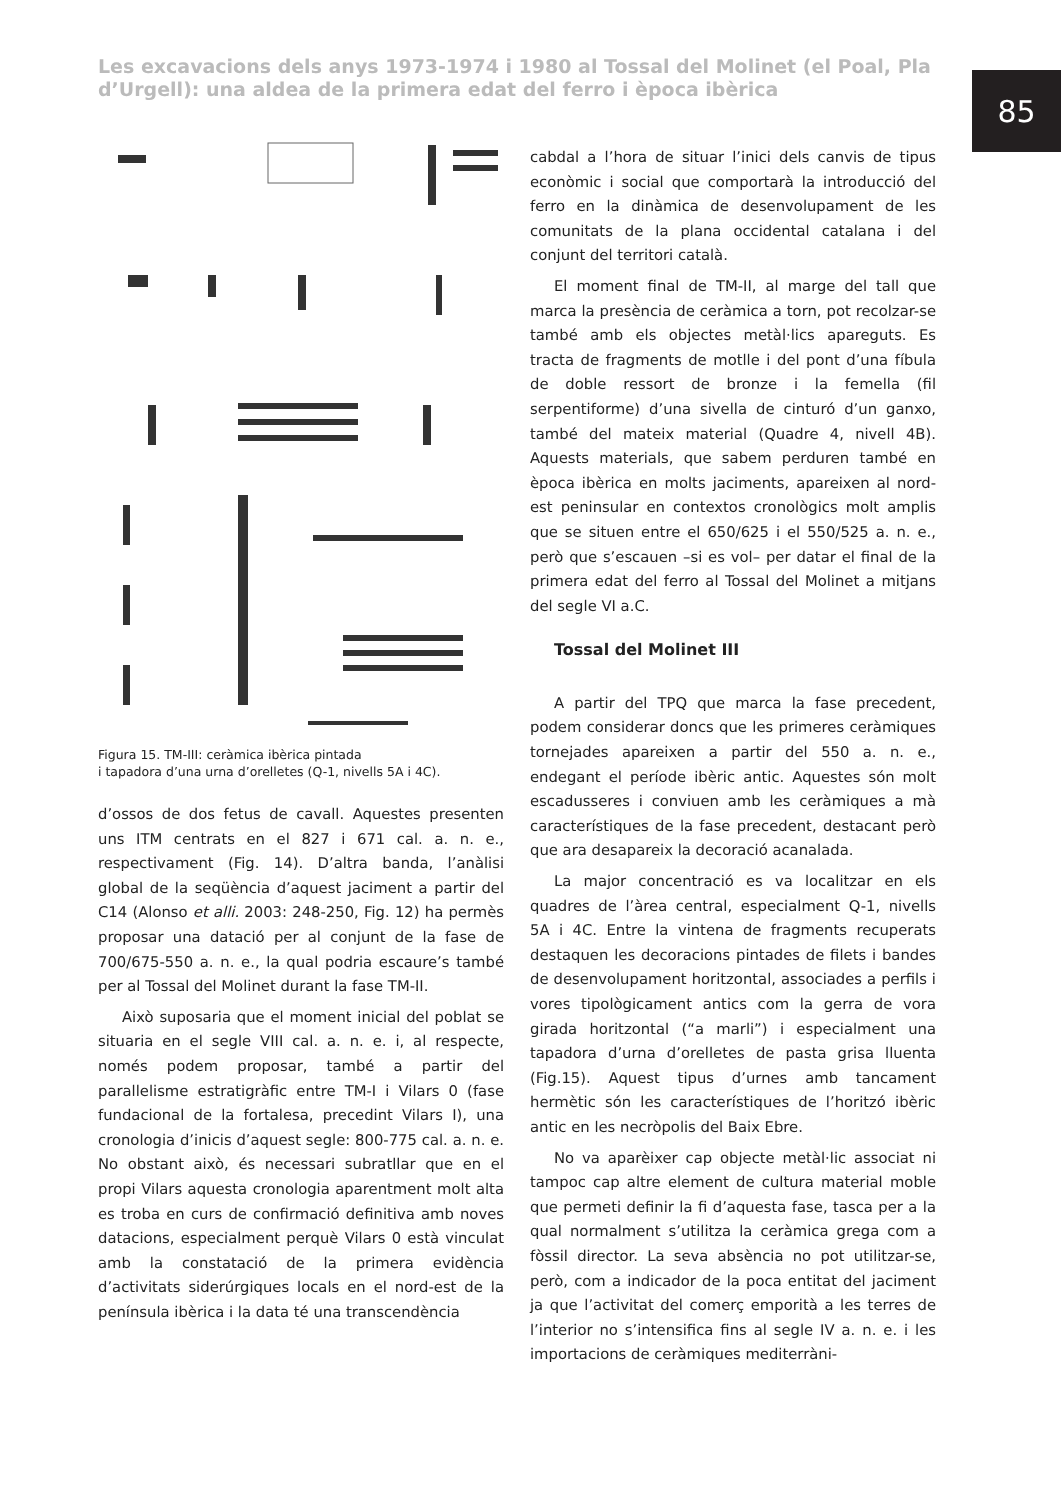Les excavacions dels anys 1973-1974 i 1980 al Tossal del Molinet (el Poal, Pla d’Urgell): una aldea de la primera edat del ferro i època ibèrica
85
Figura 15. TM-III: ceràmica ibèrica pintada
i tapadora d’una urna d’orelletes (Q-1, nivells 5A i 4C).
d’ossos de dos fetus de cavall. Aquestes presenten uns ITM centrats en el 827 i 671 cal. a. n. e., respectivament (Fig. 14). D’altra banda, l’anàlisi global de la seqüència d’aquest jaciment a partir del C14 (Alonso et alli. 2003: 248-250, Fig. 12) ha permès proposar una datació per al conjunt de la fase de 700/675-550 a. n. e., la qual podria escaure’s també per al Tossal del Molinet durant la fase TM-II.
Això suposaria que el moment inicial del poblat se situaria en el segle VIII cal. a. n. e. i, al respecte, només podem proposar, també a partir del parallelisme estratigràfic entre TM-I i Vilars 0 (fase fundacional de la fortalesa, precedint Vilars I), una cronologia d’inicis d’aquest segle: 800-775 cal. a. n. e. No obstant això, és necessari subratllar que en el propi Vilars aquesta cronologia aparentment molt alta es troba en curs de confirmació definitiva amb noves datacions, especialment perquè Vilars 0 està vinculat amb la constatació de la primera evidència d’activitats siderúrgiques locals en el nord-est de la península ibèrica i la data té una transcendència
cabdal a l’hora de situar l’inici dels canvis de tipus econòmic i social que comportarà la introducció del ferro en la dinàmica de desenvolupament de les comunitats de la plana occidental catalana i del conjunt del territori català.
El moment final de TM-II, al marge del tall que marca la presència de ceràmica a torn, pot recolzar-se també amb els objectes metàl·lics apareguts. Es tracta de fragments de motlle i del pont d’una fíbula de doble ressort de bronze i la femella (fil serpentiforme) d’una sivella de cinturó d’un ganxo, també del mateix material (Quadre 4, nivell 4B). Aquests materials, que sabem perduren també en època ibèrica en molts jaciments, apareixen al nord-est peninsular en contextos cronològics molt amplis que se situen entre el 650/625 i el 550/525 a. n. e., però que s’escauen –si es vol– per datar el final de la primera edat del ferro al Tossal del Molinet a mitjans del segle VI a.C.
Tossal del Molinet III
A partir del TPQ que marca la fase precedent, podem considerar doncs que les primeres ceràmiques tornejades apareixen a partir del 550 a. n. e., endegant el període ibèric antic. Aquestes són molt escadusseres i conviuen amb les ceràmiques a mà característiques de la fase precedent, destacant però que ara desapareix la decoració acanalada.
La major concentració es va localitzar en els quadres de l’àrea central, especialment Q-1, nivells 5A i 4C. Entre la vintena de fragments recuperats destaquen les decoracions pintades de filets i bandes de desenvolupament horitzontal, associades a perfils i vores tipològicament antics com la gerra de vora girada horitzontal (“a marli”) i especialment una tapadora d’urna d’orelletes de pasta grisa lluenta (Fig.15). Aquest tipus d’urnes amb tancament hermètic són les característiques de l’horitzó ibèric antic en les necròpolis del Baix Ebre.
No va aparèixer cap objecte metàl·lic associat ni tampoc cap altre element de cultura material moble que permeti definir la fi d’aquesta fase, tasca per a la qual normalment s’utilitza la ceràmica grega com a fòssil director. La seva absència no pot utilitzar-se, però, com a indicador de la poca entitat del jaciment ja que l’activitat del comerç emporità a les terres de l’interior no s’intensifica fins al segle IV a. n. e. i les importacions de ceràmiques mediterràni-